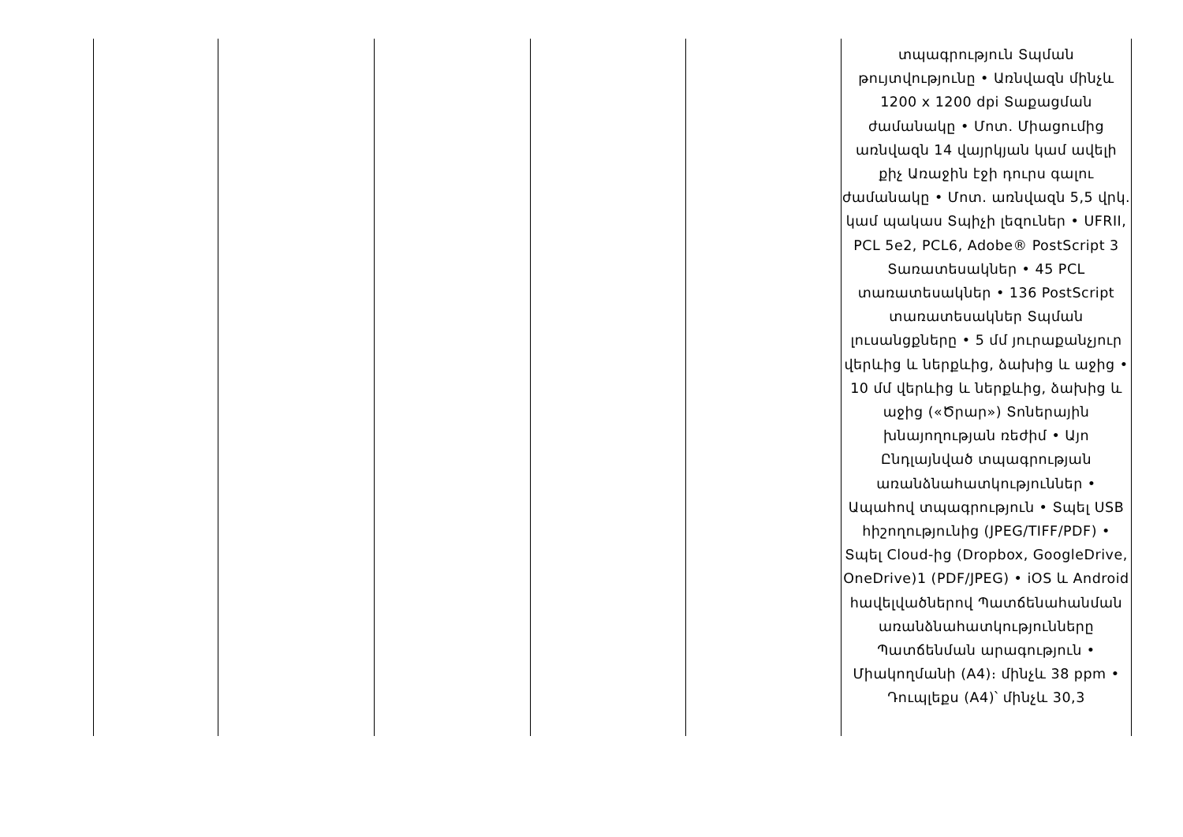| | | | | | տպագրություն Տպման թույտվությունը • Առնվազն մինչև 1200 x 1200 dpi Տաքացման ժամանակը • Մոտ. Միացումից առնվազն 14 վայրկյան կամ ավելի քիչ Առաջին էջի դուրս գալու ժամանակը • Մոտ. առնվազն 5,5 վրկ. կամ պակաս Տպիչի լեզուներ • UFRII, PCL 5e2, PCL6, Adobe® PostScript 3 Տառատեսակներ • 45 PCL տառատեսակներ • 136 PostScript տառատեսակներ Տպման լուսանցքները • 5 մմ յուրաքանչյուր վերևից և ներքևից, ձախից և աջից • 10 մմ վերևից և ներքևից, ձախից և աջից («Ծրար») Տոներային խնայողության ռեժիմ • Այո Ընդլայնված տպագրության առանձնահատկություններ • Ապահով տպագրություն • Տպել USB հիշողությունից (JPEG/TIFF/PDF) • Տպել Cloud-ից (Dropbox, GoogleDrive, OneDrive)1 (PDF/JPEG) • iOS և Android հավելվածներով Պատճենահանման առանձնահատկությունները Պատճենման արագություն • Միակողմանի (A4)։ մինչև 38 ppm • Դուպլեքս (A4)՝ մինչև 30,3 |